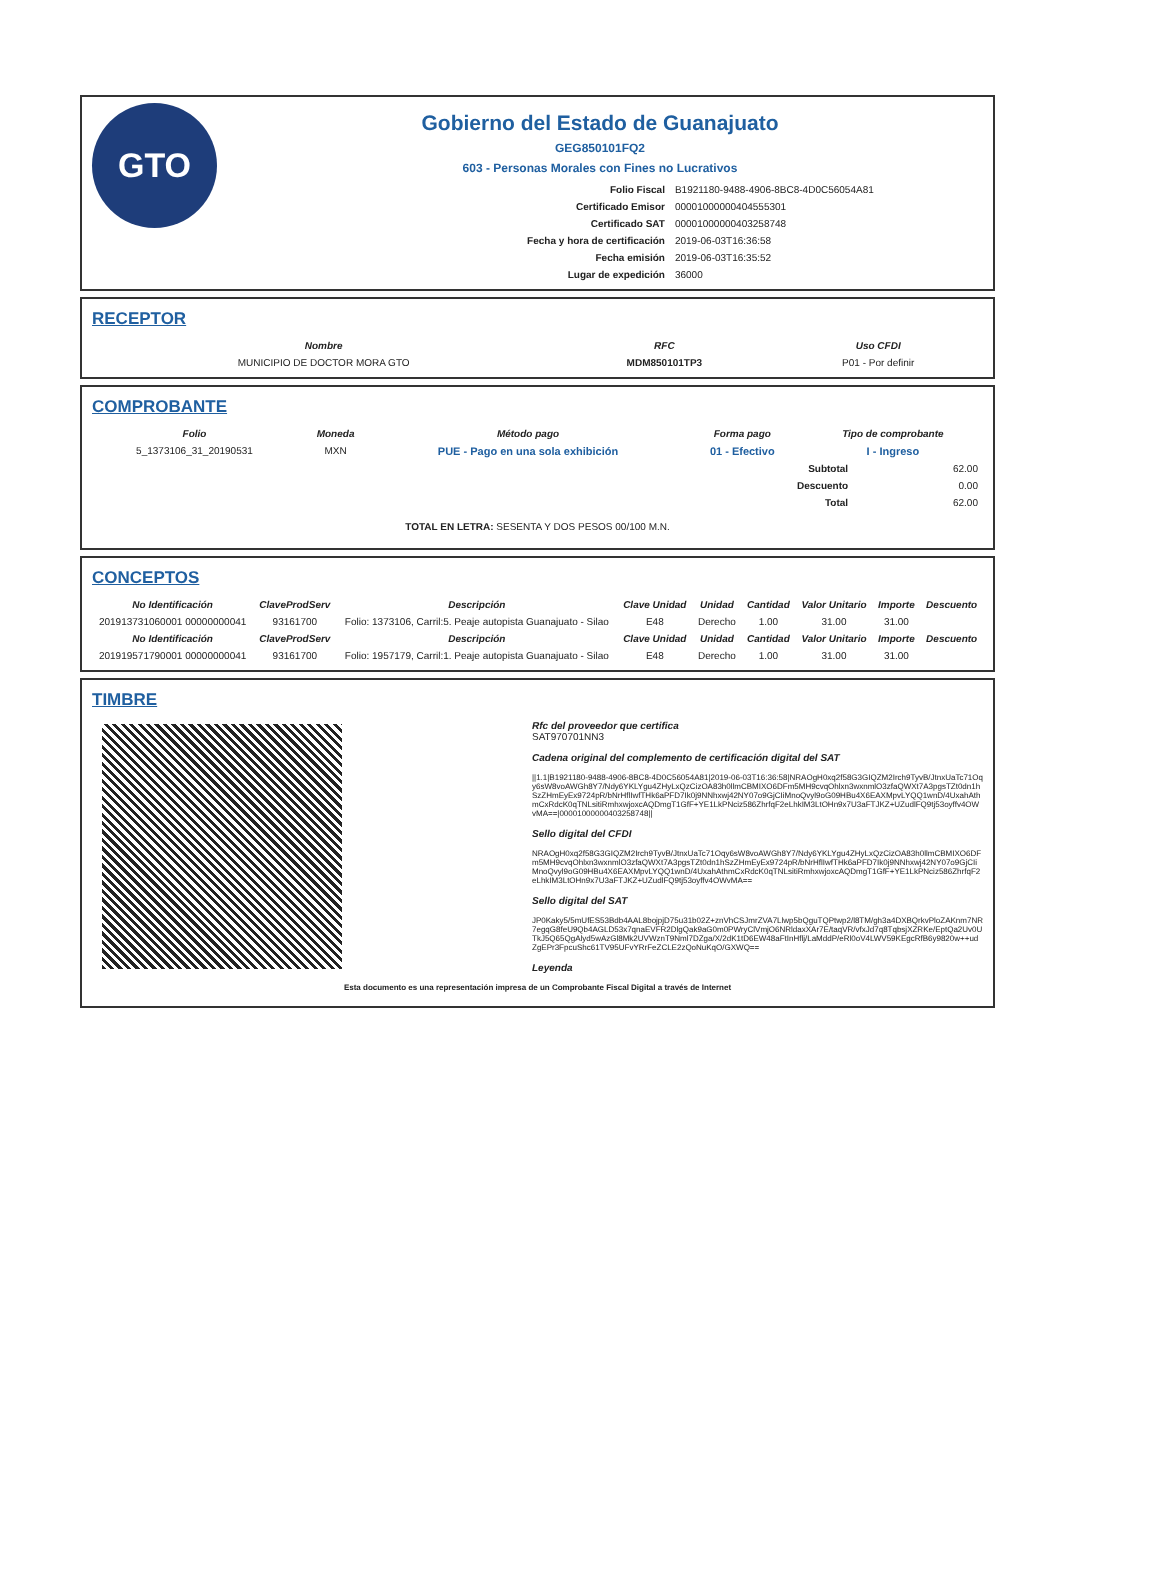GTO
Gobierno del Estado de Guanajuato
GEG850101FQ2
603 - Personas Morales con Fines no Lucrativos
| Folio Fiscal | B1921180-9488-4906-8BC8-4D0C56054A81 |
| Certificado Emisor | 00001000000404555301 |
| Certificado SAT | 00001000000403258748 |
| Fecha y hora de certificación | 2019-06-03T16:36:58 |
| Fecha emisión | 2019-06-03T16:35:52 |
| Lugar de expedición | 36000 |
RECEPTOR
| Nombre | RFC | Uso CFDI |
| --- | --- | --- |
| MUNICIPIO DE DOCTOR MORA GTO | MDM850101TP3 | P01 - Por definir |
COMPROBANTE
| Folio | Moneda | Método pago | Forma pago | Tipo de comprobante |
| --- | --- | --- | --- | --- |
| 5_1373106_31_20190531 | MXN | PUE - Pago en una sola exhibición | 01 - Efectivo | I - Ingreso |
| Subtotal | 62.00 |
| Descuento | 0.00 |
| Total | 62.00 |
TOTAL EN LETRA: SESENTA Y DOS PESOS 00/100 M.N.
CONCEPTOS
| No Identificación | ClaveProdServ | Descripción | Clave Unidad | Unidad | Cantidad | Valor Unitario | Importe | Descuento |
| --- | --- | --- | --- | --- | --- | --- | --- | --- |
| 201913731060001 00000000041 | 93161700 | Folio: 1373106, Carril:5. Peaje autopista Guanajuato - Silao | E48 | Derecho | 1.00 | 31.00 | 31.00 | |
| No Identificación | ClaveProdServ | Descripción | Clave Unidad | Unidad | Cantidad | Valor Unitario | Importe | Descuento |
| 201919571790001 00000000041 | 93161700 | Folio: 1957179, Carril:1. Peaje autopista Guanajuato - Silao | E48 | Derecho | 1.00 | 31.00 | 31.00 | |
TIMBRE
Rfc del proveedor que certifica
SAT970701NN3
Cadena original del complemento de certificación digital del SAT
||1.1|B1921180-9488-4906-8BC8-4D0C56054A81|2019-06-03T16:36:58|NRAOgH0xq2f58G3GIQZM2Irch9TyvB/JtnxUaTc71Oqy6sW8voAWGh8Y7/Ndy6YKLYgu4ZHyLxQzCizOA83h0llmCBMIXO6DFm5MH9cvqOhlxn3wxnmlO3zfaQWXt7A3pgsTZt0dn1hSzZHmEyEx9724pR/bNrHflIwfTHk6aPFD7Ik0j9NNhxwj42NY07o9GjCIiMnoQvyl9oG09HBu4X6EAXMpvLYQQ1wnD/4UxahAthmCxRdcK0qTNLsitiRmhxwjoxcAQDmgT1GfF+YE1LkPNciz586ZhrfqF2eLhkIM3LtOHn9x7U3aFTJKZ+UZudlFQ9tj53oyffv4OWvMA==|00001000000403258748||
Sello digital del CFDI
NRAOgH0xq2f58G3GIQZM2Irch9TyvB/JtnxUaTc71Oqy6sW8voAWGh8Y7/Ndy6YKLYgu4ZHyLxQzCizOA83h0llmCBMIXO6DFm5MH9cvqOhlxn3wxnmlO3zfaQWXt7A3pgsTZt0dn1hSzZHmEyEx9724pR/bNrHflIwfTHk6aPFD7Ik0j9NNhxwj42NY07o9GjCIiMnoQvyl9oG09HBu4X6EAXMpvLYQQ1wnD/4UxahAthmCxRdcK0qTNLsitiRmhxwjoxcAQDmgT1GfF+YE1LkPNciz586ZhrfqF2eLhkIM3LtOHn9x7U3aFTJKZ+UZudlFQ9tj53oyffv4OWvMA==
Sello digital del SAT
JP0Kaky5/5mUfES53Bdb4AAL8bojpjD75u31b02Z+znVhCSJmrZVA7Llwp5bQguTQPtwp2/l8TM/gh3a4DXBQrkvPloZAKnm7NR7egqG8feU9Qb4AGLD53x7qnaEVFR2DlgQak9aG0m0PWryClVmjO6NRldaxXAr7E/taqVR/vfxJd7q8TqbsjXZRKe/EptQa2Uv0UTkJ5Q65QgAlyd5wAzGl8Mk2UVWznT9Nml7DZga/X/2dK1tD6EW48aFtInHflj/LaMddP/eRl0oV4LWV59KEgcRfB6y9820w++udZgEPr3FpcuShc61TV95UFvYRrFeZCLE2zQoNuKqO/GXWQ==
Leyenda
Esta documento es una representación impresa de un Comprobante Fiscal Digital a través de Internet